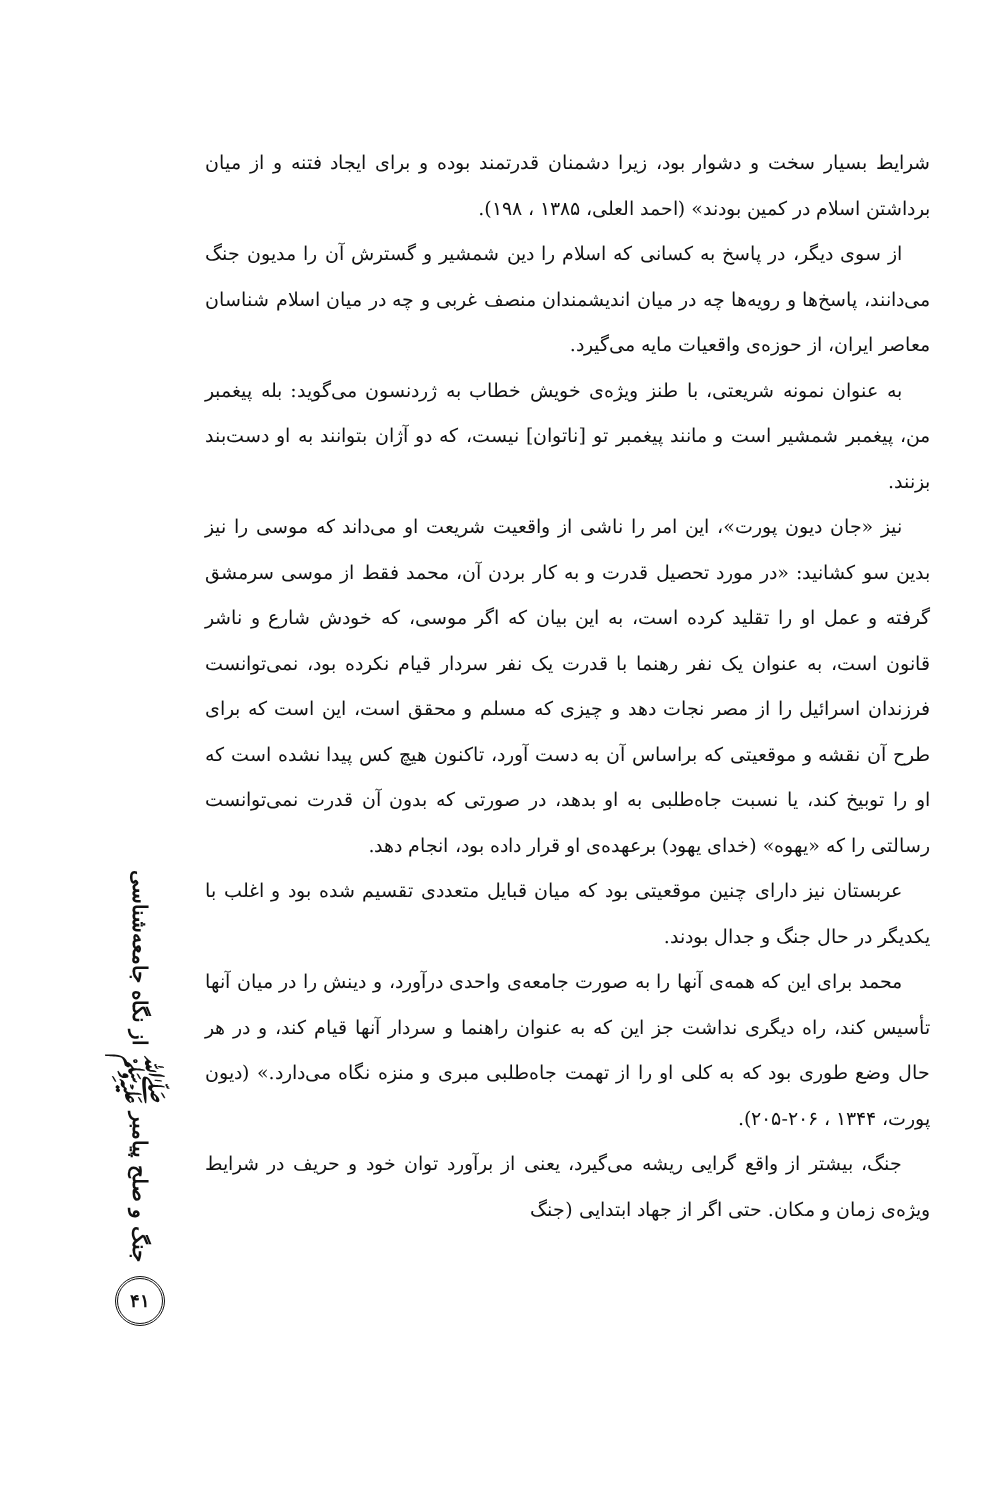شرایط بسیار سخت و دشوار بود، زیرا دشمنان قدرتمند بوده و برای ایجاد فتنه و از میان برداشتن اسلام در کمین بودند» (احمد العلی، ۱۳۸۵ ، ۱۹۸).
از سوی دیگر، در پاسخ به کسانی که اسلام را دین شمشیر و گسترش آن را مدیون جنگ می‌دانند، پاسخ‌ها و رویه‌ها چه در میان اندیشمندان منصف غربی و چه در میان اسلام شناسان معاصر ایران، از حوزه‌ی واقعیات مایه می‌گیرد.
به عنوان نمونه شریعتی، با طنز ویژه‌ی خویش خطاب به ژردنسون می‌گوید: بله پیغمبر من، پیغمبر شمشیر است و مانند پیغمبر تو [ناتوان] نیست، که دو آژان بتوانند به او دست‌بند بزنند.
نیز «جان دیون پورت»، این امر را ناشی از واقعیت شریعت او می‌داند که موسی را نیز بدین سو کشانید: «در مورد تحصیل قدرت و به کار بردن آن، محمد فقط از موسی سرمشق گرفته و عمل او را تقلید کرده است، به این بیان که اگر موسی، که خودش شارع و ناشر قانون است، به عنوان یک نفر رهنما با قدرت یک نفر سردار قیام نکرده بود، نمی‌توانست فرزندان اسرائیل را از مصر نجات دهد و چیزی که مسلم و محقق است، این است که برای طرح آن نقشه و موقعیتی که براساس آن به دست آورد، تاکنون هیچ کس پیدا نشده است که او را توبیخ کند، یا نسبت جاه‌طلبی به او بدهد، در صورتی که بدون آن قدرت نمی‌توانست رسالتی را که «یهوه» (خدای یهود) برعهده‌ی او قرار داده بود، انجام دهد.
عربستان نیز دارای چنین موقعیتی بود که میان قبایل متعددی تقسیم شده بود و اغلب با یکدیگر در حال جنگ و جدال بودند.
محمد برای این که همه‌ی آنها را به صورت جامعه‌ی واحدی درآورد، و دینش را در میان آنها تأسیس کند، راه دیگری نداشت جز این که به عنوان راهنما و سردار آنها قیام کند، و در هر حال وضع طوری بود که به کلی او را از تهمت جاه‌طلبی مبری و منزه نگاه می‌دارد.» (دیون پورت، ۱۳۴۴ ، ۲۰۶-۲۰۵).
جنگ، بیشتر از واقع گرایی ریشه می‌گیرد، یعنی از برآورد توان خود و حریف در شرایط ویژه‌ی زمان و مکان. حتی اگر از جهاد ابتدایی (جنگ
جنگ و صلح پیامبر ﷺ از نگاه جامعه‌شناسی
۴۱